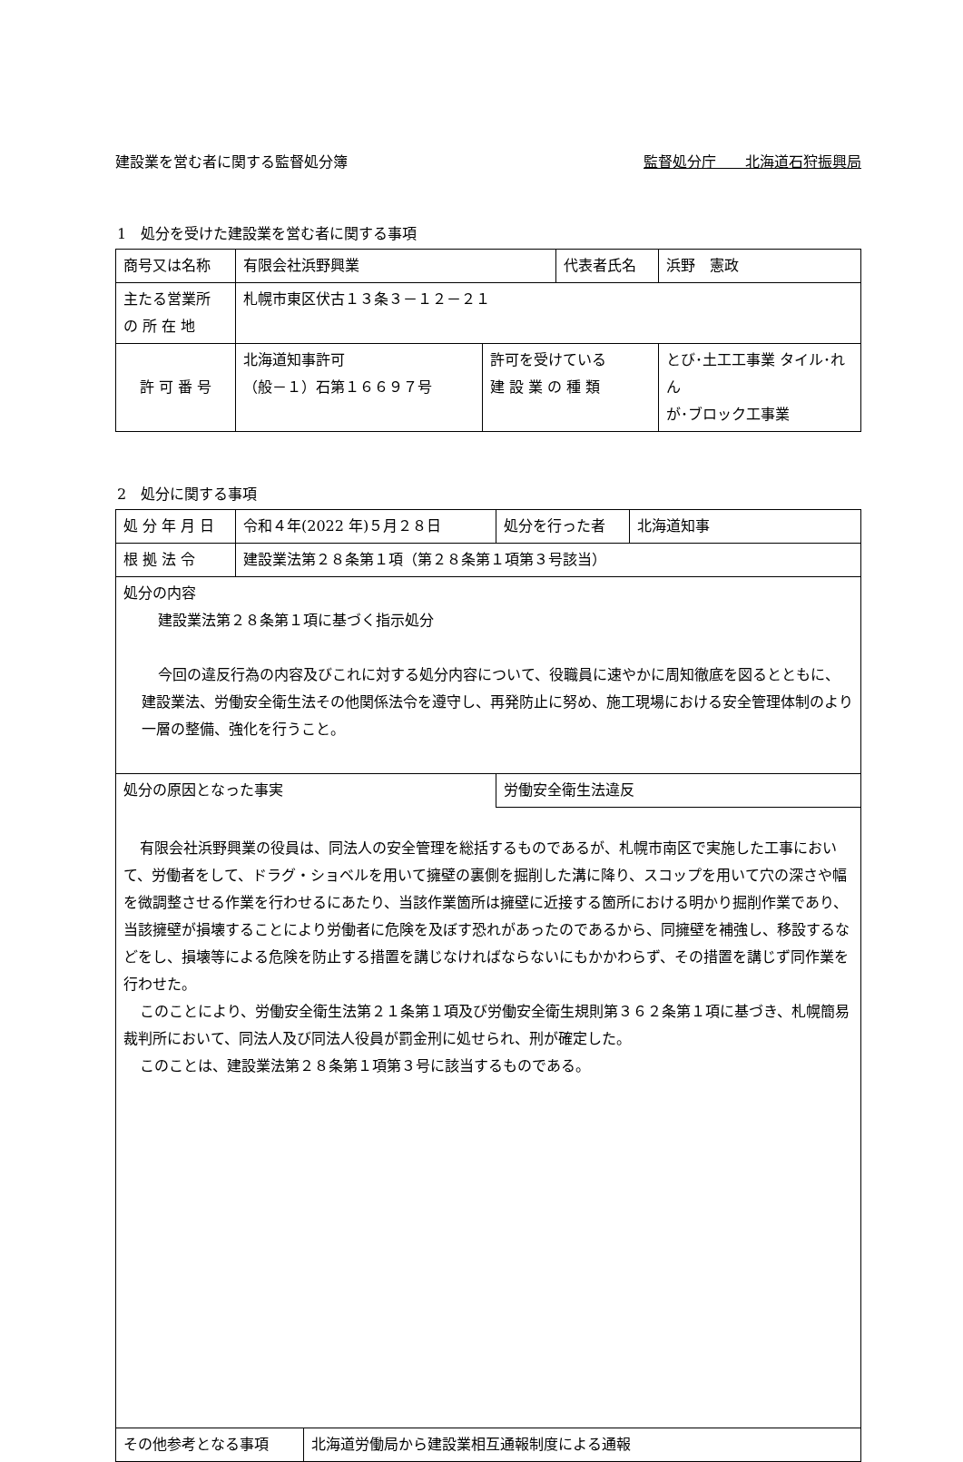建設業を営む者に関する監督処分簿 監督処分庁　　北海道石狩振興局
1　処分を受けた建設業を営む者に関する事項
| 商号又は名称 | 有限会社浜野興業 | | 代表者氏名 | | 浜野 憲政 |
| 主たる営業所 の 所 在 地 | 札幌市東区伏古１３条３－１２－２１ | | | | |
| 許 可 番 号 | 北海道知事許可 （般－１）石第１６６９７号 | 許可を受けている 建 設 業 の 種 類 | | とび･土工工事業 タイル･れん が･ブロック工事業 | |
2　処分に関する事項
| 処 分 年 月 日 | 令和４年(2022 年)５月２８日 | 処分を行った者 | 北海道知事 |
| 根 拠 法 令 | 建設業法第２８条第１項（第２８条第１項第３号該当） | | |
| 処分の内容 建設業法第２８条第１項に基づく指示処分 今回の違反行為の内容及びこれに対する処分内容について、役職員に速やかに周知徹底を図るとともに、建設業法、労働安全衛生法その他関係法令を遵守し、再発防止に努め、施工現場における安全管理体制のより一層の整備、強化を行うこと。 | | | |
| 処分の原因となった事実 | | 労働安全衛生法違反 | |
| 有限会社浜野興業の役員は、同法人の安全管理を総括するものであるが、札幌市南区で実施した工事において、労働者をして、ドラグ・ショベルを用いて擁壁の裏側を掘削した溝に降り、スコップを用いて穴の深さや幅を微調整させる作業を行わせるにあたり、当該作業箇所は擁壁に近接する箇所における明かり掘削作業であり、当該擁壁が損壊することにより労働者に危険を及ぼす恐れがあったのであるから、同擁壁を補強し、移設するなどをし、損壊等による危険を防止する措置を講じなければならないにもかかわらず、その措置を講じず同作業を行わせた。 このことにより、労働安全衛生法第２１条第１項及び労働安全衛生規則第３６２条第１項に基づき、札幌簡易裁判所において、同法人及び同法人役員が罰金刑に処せられ、刑が確定した。 このことは、建設業法第２８条第１項第３号に該当するものである。 | | | |
| その他参考となる事項 | 北海道労働局から建設業相互通報制度による通報 |